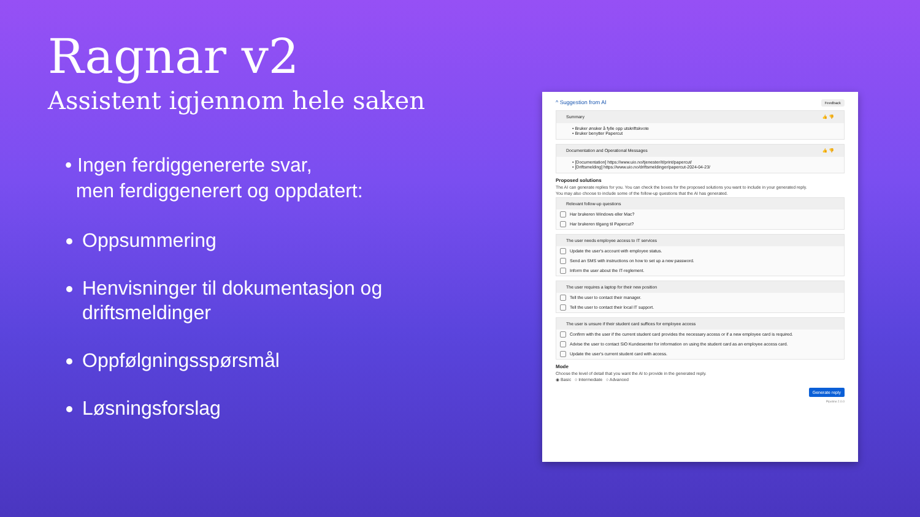Ragnar v2
Assistent igjennom hele saken
• Ingen ferdiggenererte svar,
men ferdiggenerert og oppdatert:
Oppsummering
Henvisninger til dokumentasjon og driftsmeldinger
Oppfølgningsspørsmål
Løsningsforslag
^ Suggestion from AI Feedback
Summary 👍 👎
• Bruker ønsker å fylle opp utskriftskvote
• Bruker benytter Papercut
Documentation and Operational Messages 👍 👎
• [Documentation] https://www.uio.no/tjenester/it/print/papercut/
• [Driftsmelding] https://www.uio.no/driftsmeldinger/papercut-2024-04-23/
Proposed solutions
The AI can generate replies for you. You can check the boxes for the proposed solutions you want to include in your generated reply.
You may also choose to include some of the follow-up questions that the AI has generated.
Relevant follow-up questions
Har brukeren Windows eller Mac?
Har brukeren tilgang til Papercut?
The user needs employee access to IT services
Update the user's account with employee status.
Send an SMS with instructions on how to set up a new password.
Inform the user about the IT-reglement.
The user requires a laptop for their new position
Tell the user to contact their manager.
Tell the user to contact their local IT support.
The user is unsure if their student card suffices for employee access
Confirm with the user if the current student card provides the necessary access or if a new employee card is required.
Advise the user to contact SiO Kundesenter for information on using the student card as an employee access card.
Update the user's current student card with access.
Mode
Choose the level of detail that you want the AI to provide in the generated reply.
◉ Basic ○ Intermediate ○ Advanced
Generate reply
Pipeline 2.0.0